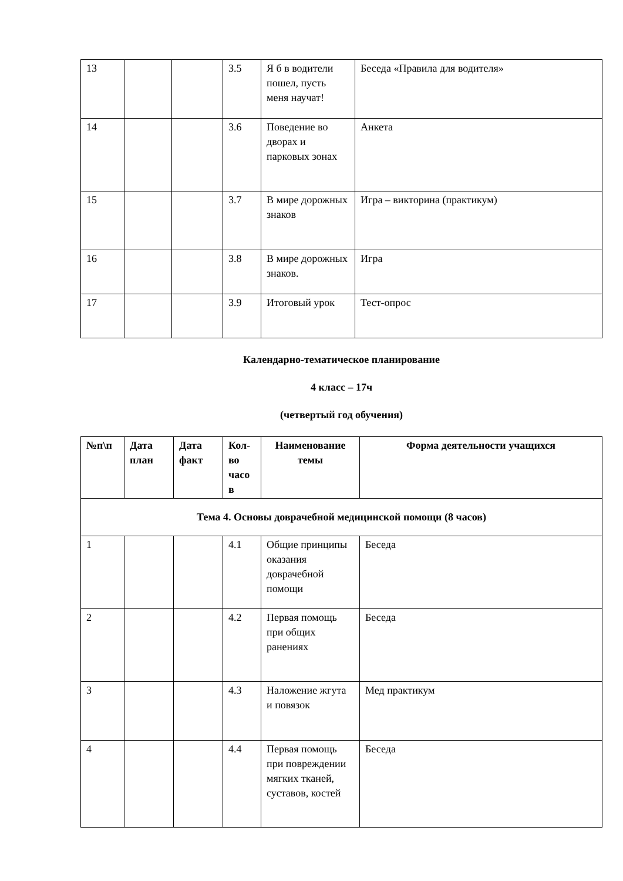| 13 | | | 3.5 | Я б в водители пошел, пусть меня научат! | Беседа «Правила для водителя» |
| 14 | | | 3.6 | Поведение во дворах и парковых зонах | Анкета |
| 15 | | | 3.7 | В мире дорожных знаков | Игра – викторина (практикум) |
| 16 | | | 3.8 | В мире дорожных знаков. | Игра |
| 17 | | | 3.9 | Итоговый урок | Тест-опрос |
Календарно-тематическое планирование
4 класс – 17ч
(четвертый год обучения)
| №п\п | Дата план | Дата факт | Кол-во часо в | Наименование темы | Форма деятельности учащихся |
| --- | --- | --- | --- | --- | --- |
| Тема 4. Основы доврачебной медицинской помощи (8 часов) | | | | | |
| 1 | | | 4.1 | Общие принципы оказания доврачебной помощи | Беседа |
| 2 | | | 4.2 | Первая помощь при общих ранениях | Беседа |
| 3 | | | 4.3 | Наложение жгута и повязок | Мед практикум |
| 4 | | | 4.4 | Первая помощь при повреждении мягких тканей, суставов, костей | Беседа |